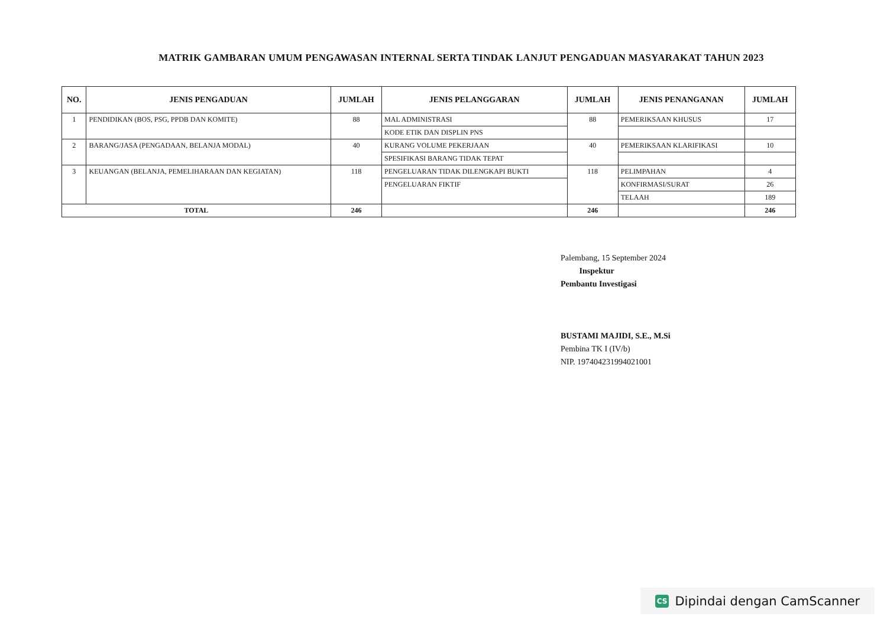MATRIK GAMBARAN UMUM PENGAWASAN INTERNAL SERTA TINDAK LANJUT PENGADUAN MASYARAKAT TAHUN 2023
| NO. | JENIS PENGADUAN | JUMLAH | JENIS PELANGGARAN | JUMLAH | JENIS PENANGANAN | JUMLAH |
| --- | --- | --- | --- | --- | --- | --- |
| 1 | PENDIDIKAN (BOS, PSG, PPDB DAN KOMITE) | 88 | MAL ADMINISTRASI | 88 | PEMERIKSAAN KHUSUS | 17 |
| | | | KODE ETIK DAN DISPLIN PNS | | | |
| 2 | BARANG/JASA (PENGADAAN, BELANJA MODAL) | 40 | KURANG VOLUME PEKERJAAN | 40 | PEMERIKSAAN KLARIFIKASI | 10 |
| | | | SPESIFIKASI BARANG TIDAK TEPAT | | | |
| 3 | KEUANGAN (BELANJA, PEMELIHARAAN DAN KEGIATAN) | 118 | PENGELUARAN TIDAK DILENGKAPI BUKTI | 118 | PELIMPAHAN | 4 |
| | | | PENGELUARAN FIKTIF | | KONFIRMASI/SURAT | 26 |
| | | | | | TELAAH | 189 |
| TOTAL | | 246 | | 246 | | 246 |
Palembang, 15 September 2024
Inspektur
Pembantu Investigasi
BUSTAMI MAJIDI, S.E., M.Si
Pembina TK I (IV/b)
NIP. 197404231994021001
CS Dipindai dengan CamScanner